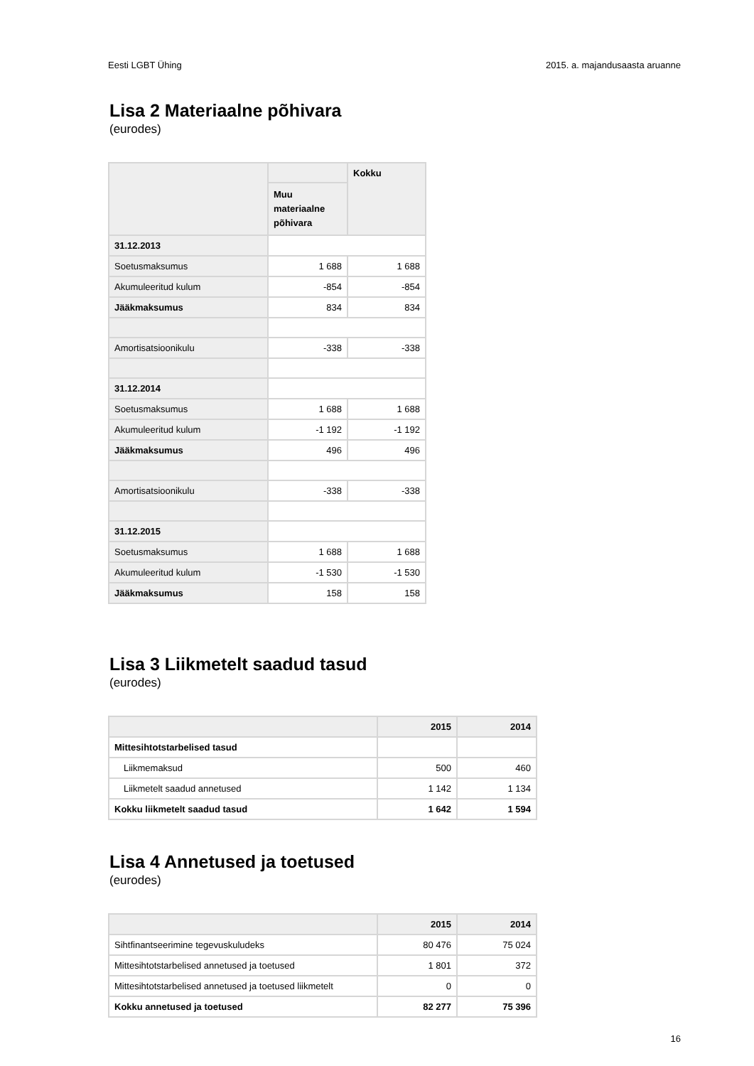Eesti LGBT Ühing 2015. a. majandusaasta aruanne
Lisa 2 Materiaalne põhivara
(eurodes)
| | | Kokku |
| --- | --- | --- |
| | Muu materiaalne põhivara | |
| 31.12.2013 | | |
| Soetusmaksumus | 1 688 | 1 688 |
| Akumuleeritud kulum | -854 | -854 |
| Jääkmaksumus | 834 | 834 |
| Amortisatsioonikulu | -338 | -338 |
| 31.12.2014 | | |
| Soetusmaksumus | 1 688 | 1 688 |
| Akumuleeritud kulum | -1 192 | -1 192 |
| Jääkmaksumus | 496 | 496 |
| Amortisatsioonikulu | -338 | -338 |
| 31.12.2015 | | |
| Soetusmaksumus | 1 688 | 1 688 |
| Akumuleeritud kulum | -1 530 | -1 530 |
| Jääkmaksumus | 158 | 158 |
Lisa 3 Liikmetelt saadud tasud
(eurodes)
| | 2015 | 2014 |
| --- | --- | --- |
| Mittesihtotstarbelised tasud | | |
| Liikmemaksud | 500 | 460 |
| Liikmetelt saadud annetused | 1 142 | 1 134 |
| Kokku liikmetelt saadud tasud | 1 642 | 1 594 |
Lisa 4 Annetused ja toetused
(eurodes)
| | 2015 | 2014 |
| --- | --- | --- |
| Sihtfinantseerimine tegevuskuludeks | 80 476 | 75 024 |
| Mittesihtotstarbelised annetused ja toetused | 1 801 | 372 |
| Mittesihtotstarbelised annetused ja toetused liikmetelt | 0 | 0 |
| Kokku annetused ja toetused | 82 277 | 75 396 |
16